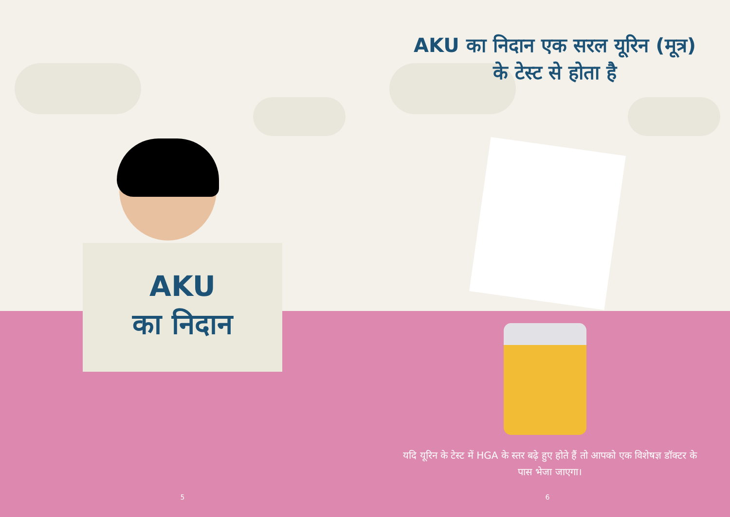AKU
का निदान
5
AKU का निदान एक सरल यूरिन (मूत्र) के टेस्ट से होता है
यदि यूरिन के टेस्ट में HGA के स्तर बढ़े हुए होते हैं तो आपको एक विशेषज्ञ डॉक्टर के पास भेजा जाएगा।
6